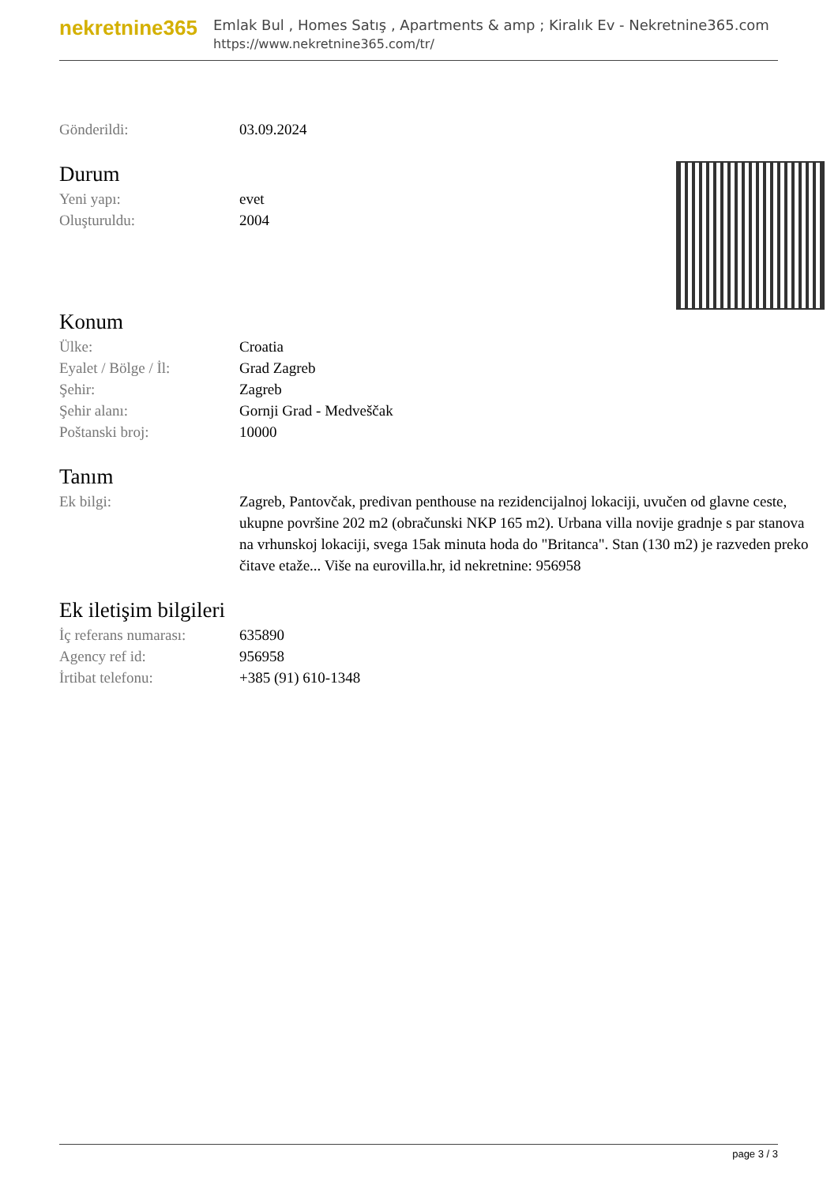nekretnine365
Emlak Bul , Homes Satış , Apartments & amp ; Kiralık Ev - Nekretnine365.com
https://www.nekretnine365.com/tr/
| Gönderildi: | 03.09.2024 |
Durum
| Yeni yapı: | evet |
| Oluşturuldu: | 2004 |
Konum
| Ülke: | Croatia |
| Eyalet / Bölge / İl: | Grad Zagreb |
| Şehir: | Zagreb |
| Şehir alanı: | Gornji Grad - Medveščak |
| Poštanski broj: | 10000 |
Tanım
| Ek bilgi: | Zagreb, Pantovčak, predivan penthouse na rezidencijalnoj lokaciji, uvučen od glavne ceste, ukupne površine 202 m2 (obračunski NKP 165 m2). Urbana villa novije gradnje s par stanova na vrhunskoj lokaciji, svega 15ak minuta hoda do "Britanca". Stan (130 m2) je razveden preko čitave etaže... Više na eurovilla.hr, id nekretnine: 956958 |
Ek iletişim bilgileri
| İç referans numarası: | 635890 |
| Agency ref id: | 956958 |
| İrtibat telefonu: | +385 (91) 610-1348 |
page 3 / 3